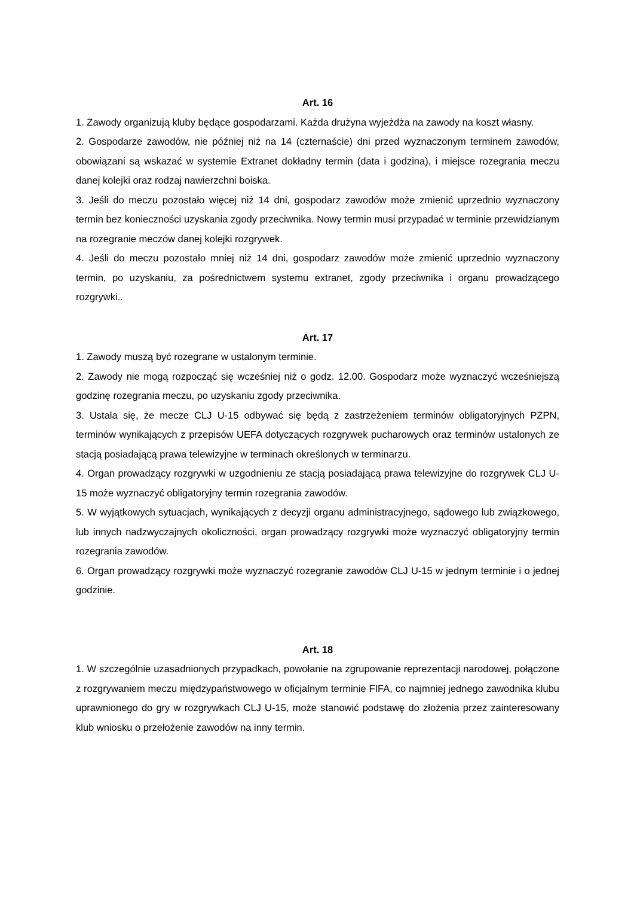Art. 16
1. Zawody organizują kluby będące gospodarzami. Każda drużyna wyjeżdża na zawody na koszt własny.
2. Gospodarze zawodów, nie później niż na 14 (czternaście) dni przed wyznaczonym terminem zawodów, obowiązani są wskazać w systemie Extranet dokładny termin (data i godzina), i miejsce rozegrania meczu danej kolejki oraz rodzaj nawierzchni boiska.
3. Jeśli do meczu pozostało więcej niż 14 dni, gospodarz zawodów może zmienić uprzednio wyznaczony termin bez konieczności uzyskania zgody przeciwnika. Nowy termin musi przypadać w terminie przewidzianym na rozegranie meczów danej kolejki rozgrywek.
4. Jeśli do meczu pozostało mniej niż 14 dni, gospodarz zawodów może zmienić uprzednio wyznaczony termin, po uzyskaniu, za pośrednictwem systemu extranet, zgody przeciwnika i organu prowadzącego rozgrywki..
Art. 17
1. Zawody muszą być rozegrane w ustalonym terminie.
2. Zawody nie mogą rozpocząć się wcześniej niż o godz. 12.00. Gospodarz może wyznaczyć wcześniejszą godzinę rozegrania meczu, po uzyskaniu zgody przeciwnika.
3. Ustala się, że mecze CLJ U-15 odbywać się będą z zastrzeżeniem terminów obligatoryjnych PZPN, terminów wynikających z przepisów UEFA dotyczących rozgrywek pucharowych oraz terminów ustalonych ze stacją posiadającą prawa telewizyjne w terminach określonych w terminarzu.
4. Organ prowadzący rozgrywki w uzgodnieniu ze stacją posiadającą prawa telewizyjne do rozgrywek CLJ U-15 może wyznaczyć obligatoryjny termin rozegrania zawodów.
5. W wyjątkowych sytuacjach, wynikających z decyzji organu administracyjnego, sądowego lub związkowego, lub innych nadzwyczajnych okoliczności, organ prowadzący rozgrywki może wyznaczyć obligatoryjny termin rozegrania zawodów.
6. Organ prowadzący rozgrywki może wyznaczyć rozegranie zawodów CLJ U-15 w jednym terminie i o jednej godzinie.
Art. 18
1. W szczególnie uzasadnionych przypadkach, powołanie na zgrupowanie reprezentacji narodowej, połączone z rozgrywaniem meczu międzypaństwowego w oficjalnym terminie FIFA, co najmniej jednego zawodnika klubu uprawnionego do gry w rozgrywkach CLJ U-15, może stanowić podstawę do złożenia przez zainteresowany klub wniosku o przełożenie zawodów na inny termin.